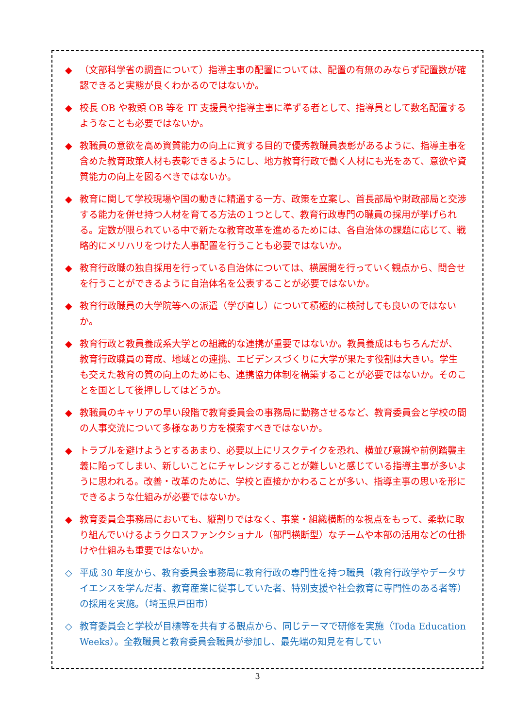◆ （文部科学省の調査について）指導主事の配置については、配置の有無のみならず配置数が確認できると実態が良くわかるのではないか。
◆ 校長 OB や教頭 OB 等を IT 支援員や指導主事に準ずる者として、指導員として数名配置するようなことも必要ではないか。
◆ 教職員の意欲を高め資質能力の向上に資する目的で優秀教職員表彰があるように、指導主事を含めた教育政策人材も表彰できるようにし、地方教育行政で働く人材にも光をあて、意欲や資質能力の向上を図るべきではないか。
◆ 教育に関して学校現場や国の動きに精通する一方、政策を立案し、首長部局や財政部局と交渉する能力を併せ持つ人材を育てる方法の１つとして、教育行政専門の職員の採用が挙げられる。定数が限られている中で新たな教育改革を進めるためには、各自治体の課題に応じて、戦略的にメリハリをつけた人事配置を行うことも必要ではないか。
◆ 教育行政職の独自採用を行っている自治体については、横展開を行っていく観点から、問合せを行うことができるように自治体名を公表することが必要ではないか。
◆ 教育行政職員の大学院等への派遣（学び直し）について積極的に検討しても良いのではないか。
◆ 教育行政と教員養成系大学との組織的な連携が重要ではないか。教員養成はもちろんだが、教育行政職員の育成、地域との連携、エビデンスづくりに大学が果たす役割は大きい。学生も交えた教育の質の向上のためにも、連携協力体制を構築することが必要ではないか。そのことを国として後押ししてはどうか。
◆ 教職員のキャリアの早い段階で教育委員会の事務局に勤務させるなど、教育委員会と学校の間の人事交流について多様なあり方を模索すべきではないか。
◆ トラブルを避けようとするあまり、必要以上にリスクテイクを恐れ、横並び意識や前例踏襲主義に陥ってしまい、新しいことにチャレンジすることが難しいと感じている指導主事が多いように思われる。改善・改革のために、学校と直接かかわることが多い、指導主事の思いを形にできるような仕組みが必要ではないか。
◆ 教育委員会事務局においても、縦割りではなく、事業・組織横断的な視点をもって、柔軟に取り組んでいけるようクロスファンクショナル（部門横断型）なチームや本部の活用などの仕掛けや仕組みも重要ではないか。
◇ 平成 30 年度から、教育委員会事務局に教育行政の専門性を持つ職員（教育行政学やデータサイエンスを学んだ者、教育産業に従事していた者、特別支援や社会教育に専門性のある者等）の採用を実施。（埼玉県戸田市）
◇ 教育委員会と学校が目標等を共有する観点から、同じテーマで研修を実施（Toda Education Weeks）。全教職員と教育委員会職員が参加し、最先端の知見を有してい
3